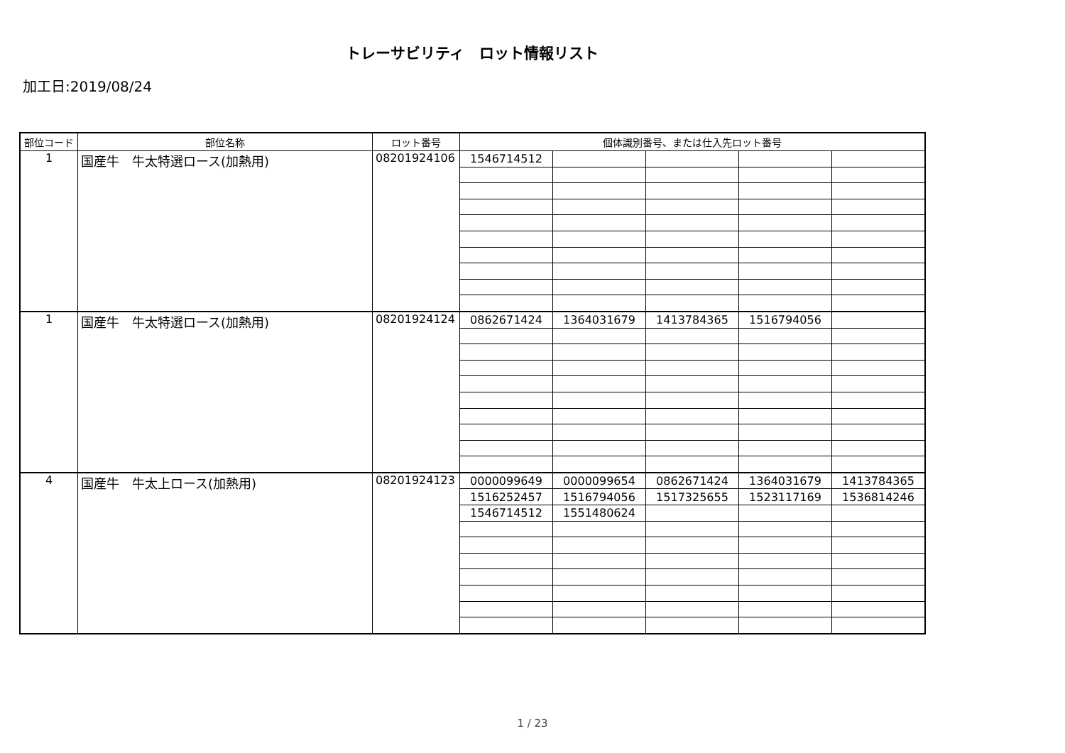トレーサビリティ　ロット情報リスト
加工日:2019/08/24
| 部位コード | 部位名称 | ロット番号 | 個体識別番号、または仕入先ロット番号 | | | | |
| --- | --- | --- | --- | --- | --- | --- | --- |
| 1 | 国産牛 牛太特選ロース(加熱用) | 08201924106 | 1546714512 | | | | |
| 1 | 国産牛 牛太特選ロース(加熱用) | 08201924124 | 0862671424 | 1364031679 | 1413784365 | 1516794056 | |
| 4 | 国産牛 牛太上ロース(加熱用) | 08201924123 | 0000099649 | 0000099654 | 0862671424 | 1364031679 | 1413784365 |
| | | | 1516252457 | 1516794056 | 1517325655 | 1523117169 | 1536814246 |
| | | | 1546714512 | 1551480624 | | | |
1 / 23